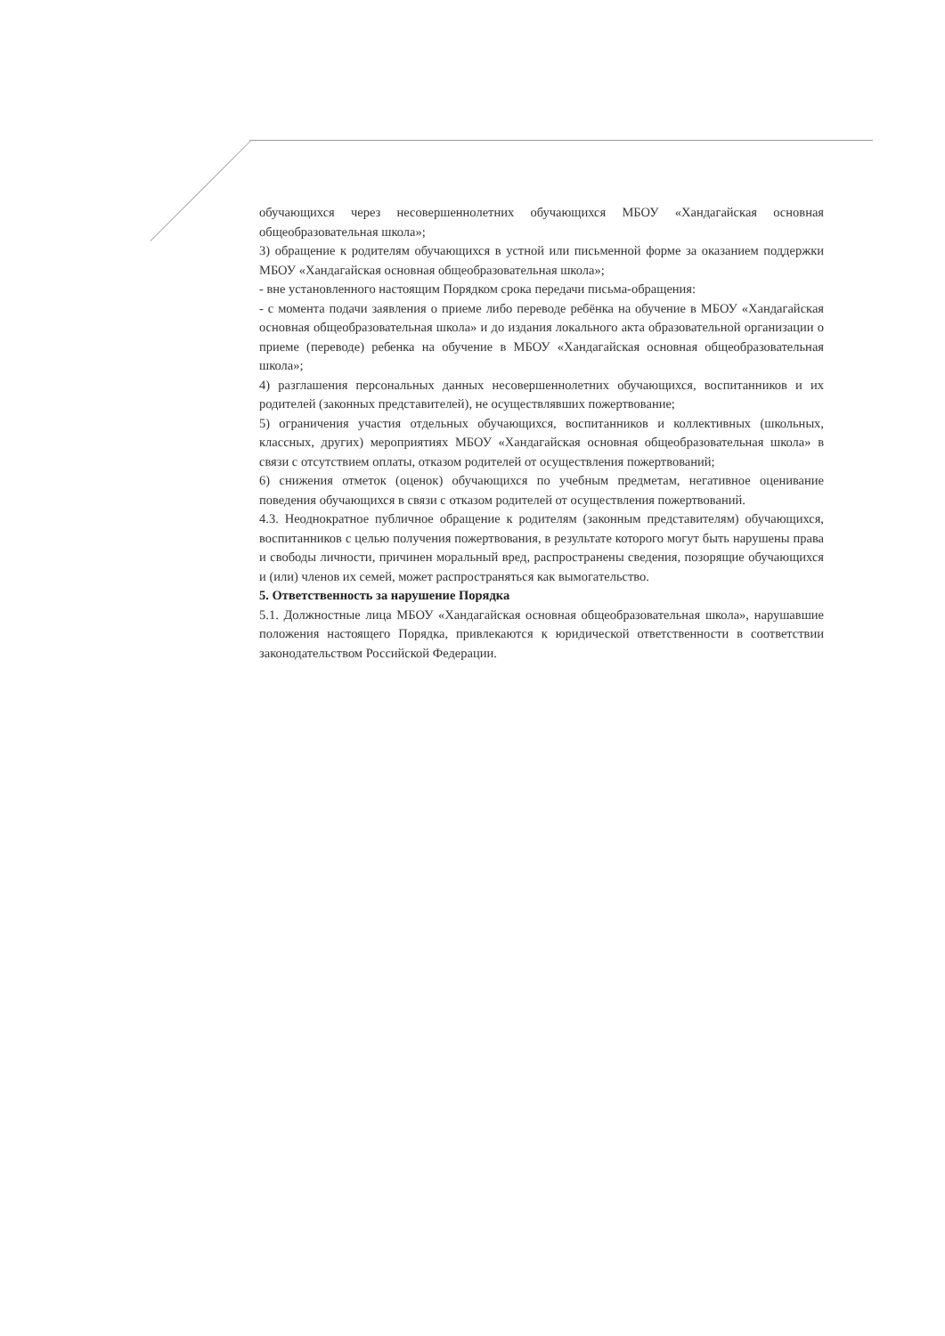обучающихся через несовершеннолетних обучающихся МБОУ «Хандагайская основная общеобразовательная школа»;
3) обращение к родителям обучающихся в устной или письменной форме за оказанием поддержки МБОУ «Хандагайская основная общеобразовательная школа»;
- вне установленного настоящим Порядком срока передачи письма-обращения:
- с момента подачи заявления о приеме либо переводе ребёнка на обучение в МБОУ «Хандагайская основная общеобразовательная школа» и до издания локального акта образовательной организации о приеме (переводе) ребенка на обучение в МБОУ «Хандагайская основная общеобразовательная школа»;
4) разглашения персональных данных несовершеннолетних обучающихся, воспитанников и их родителей (законных представителей), не осуществлявших пожертвование;
5) ограничения участия отдельных обучающихся, воспитанников и коллективных (школьных, классных, других) мероприятиях МБОУ «Хандагайская основная общеобразовательная школа» в связи с отсутствием оплаты, отказом родителей от осуществления пожертвований;
6) снижения отметок (оценок) обучающихся по учебным предметам, негативное оценивание поведения обучающихся в связи с отказом родителей от осуществления пожертвований.
4.3. Неоднократное публичное обращение к родителям (законным представителям) обучающихся, воспитанников с целью получения пожертвования, в результате которого могут быть нарушены права и свободы личности, причинен моральный вред, распространены сведения, позорящие обучающихся и (или) членов их семей, может распространяться как вымогательство.
5. Ответственность за нарушение Порядка
5.1. Должностные лица МБОУ «Хандагайская основная общеобразовательная школа», нарушавшие положения настоящего Порядка, привлекаются к юридической ответственности в соответствии законодательством Российской Федерации.